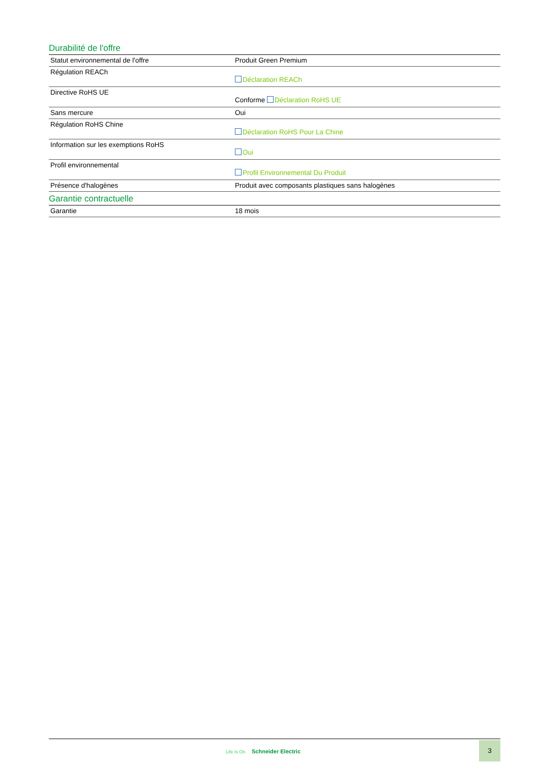Durabilité de l'offre
| Statut environnemental de l'offre | Produit Green Premium |
| Régulation REACh | Déclaration REACh |
| Directive RoHS UE | Conforme Déclaration RoHS UE |
| Sans mercure | Oui |
| Régulation RoHS Chine | Déclaration RoHS Pour La Chine |
| Information sur les exemptions RoHS | Oui |
| Profil environnemental | Profil Environnemental Du Produit |
| Présence d'halogènes | Produit avec composants plastiques sans halogènes |
Garantie contractuelle
| Garantie | 18 mois |
Life Is On Schneider Electric
3